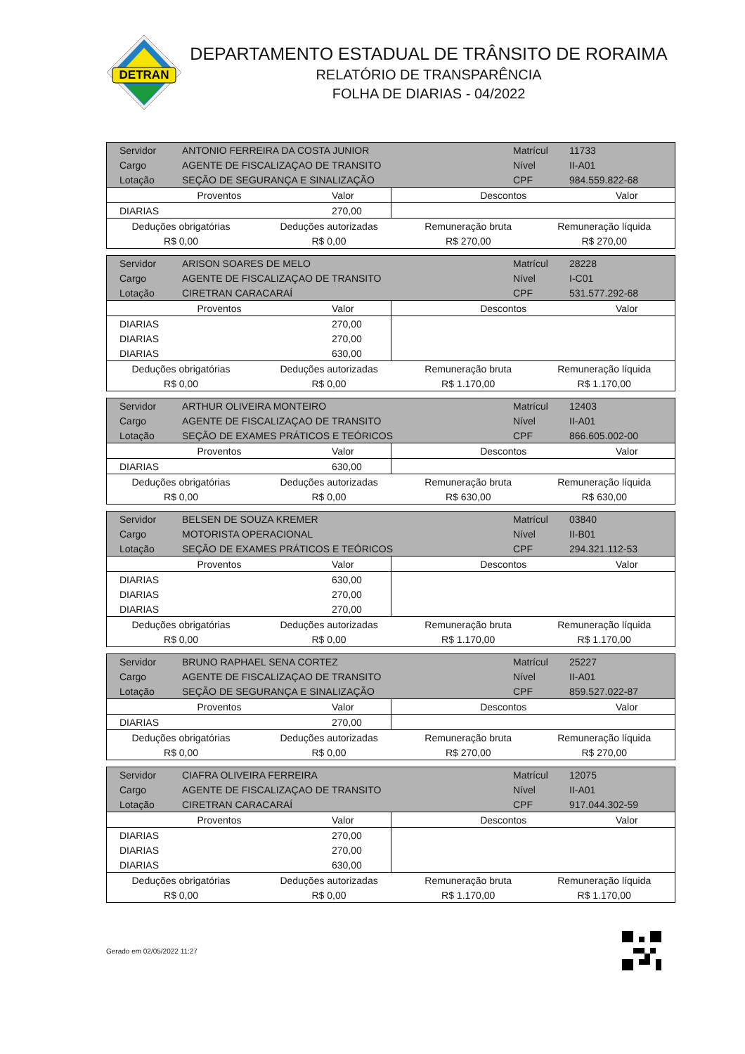DETRAN
DEPARTAMENTO ESTADUAL DE TRÂNSITO DE RORAIMA
RELATÓRIO DE TRANSPARÊNCIA
FOLHA DE DIARIAS - 04/2022
| Servidor | ANTONIO FERREIRA DA COSTA JUNIOR | Matrícul | 11733 |
| Cargo | AGENTE DE FISCALIZAÇAO DE TRANSITO | Nível | II-A01 |
| Lotação | SEÇÃO DE SEGURANÇA E SINALIZAÇÃO | CPF | 984.559.822-68 |
| Proventos | Valor | Descontos | Valor |
| --- | --- | --- | --- |
| DIARIAS | 270,00 | | |
| Deduções obrigatórias | Deduções autorizadas | Remuneração bruta | Remuneração líquida |
| R$ 0,00 | R$ 0,00 | R$ 270,00 | R$ 270,00 |
| Servidor | ARISON SOARES DE MELO | Matrícul | 28228 |
| Cargo | AGENTE DE FISCALIZAÇAO DE TRANSITO | Nível | I-C01 |
| Lotação | CIRETRAN CARACARAÍ | CPF | 531.577.292-68 |
| Proventos | Valor | Descontos | Valor |
| --- | --- | --- | --- |
| DIARIAS | 270,00 | | |
| DIARIAS | 270,00 | | |
| DIARIAS | 630,00 | | |
| Deduções obrigatórias | Deduções autorizadas | Remuneração bruta | Remuneração líquida |
| R$ 0,00 | R$ 0,00 | R$ 1.170,00 | R$ 1.170,00 |
| Servidor | ARTHUR OLIVEIRA MONTEIRO | Matrícul | 12403 |
| Cargo | AGENTE DE FISCALIZAÇAO DE TRANSITO | Nível | II-A01 |
| Lotação | SEÇÃO DE EXAMES PRÁTICOS E TEÓRICOS | CPF | 866.605.002-00 |
| Proventos | Valor | Descontos | Valor |
| --- | --- | --- | --- |
| DIARIAS | 630,00 | | |
| Deduções obrigatórias | Deduções autorizadas | Remuneração bruta | Remuneração líquida |
| R$ 0,00 | R$ 0,00 | R$ 630,00 | R$ 630,00 |
| Servidor | BELSEN DE SOUZA KREMER | Matrícul | 03840 |
| Cargo | MOTORISTA OPERACIONAL | Nível | II-B01 |
| Lotação | SEÇÃO DE EXAMES PRÁTICOS E TEÓRICOS | CPF | 294.321.112-53 |
| Proventos | Valor | Descontos | Valor |
| --- | --- | --- | --- |
| DIARIAS | 630,00 | | |
| DIARIAS | 270,00 | | |
| DIARIAS | 270,00 | | |
| Deduções obrigatórias | Deduções autorizadas | Remuneração bruta | Remuneração líquida |
| R$ 0,00 | R$ 0,00 | R$ 1.170,00 | R$ 1.170,00 |
| Servidor | BRUNO RAPHAEL SENA CORTEZ | Matrícul | 25227 |
| Cargo | AGENTE DE FISCALIZAÇAO DE TRANSITO | Nível | II-A01 |
| Lotação | SEÇÃO DE SEGURANÇA E SINALIZAÇÃO | CPF | 859.527.022-87 |
| Proventos | Valor | Descontos | Valor |
| --- | --- | --- | --- |
| DIARIAS | 270,00 | | |
| Deduções obrigatórias | Deduções autorizadas | Remuneração bruta | Remuneração líquida |
| R$ 0,00 | R$ 0,00 | R$ 270,00 | R$ 270,00 |
| Servidor | CIAFRA OLIVEIRA FERREIRA | Matrícul | 12075 |
| Cargo | AGENTE DE FISCALIZAÇAO DE TRANSITO | Nível | II-A01 |
| Lotação | CIRETRAN CARACARAÍ | CPF | 917.044.302-59 |
| Proventos | Valor | Descontos | Valor |
| --- | --- | --- | --- |
| DIARIAS | 270,00 | | |
| DIARIAS | 270,00 | | |
| DIARIAS | 630,00 | | |
| Deduções obrigatórias | Deduções autorizadas | Remuneração bruta | Remuneração líquida |
| R$ 0,00 | R$ 0,00 | R$ 1.170,00 | R$ 1.170,00 |
Gerado em 02/05/2022 11:27